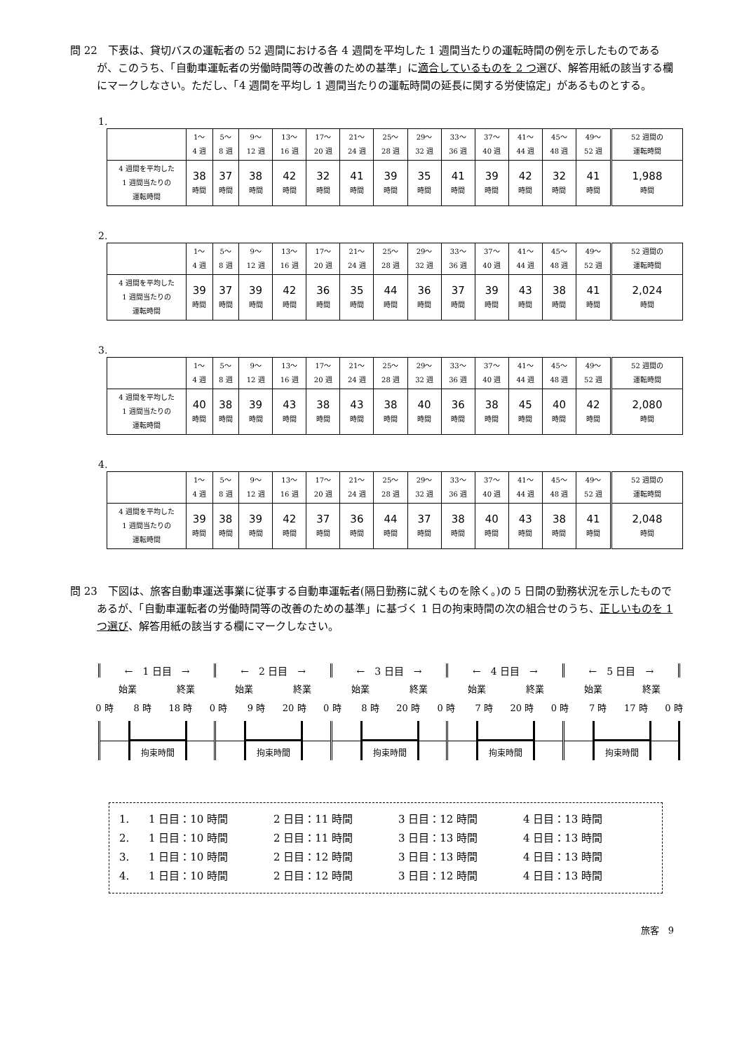問 22　下表は、貸切バスの運転者の 52 週間における各 4 週間を平均した 1 週間当たりの運転時間の例を示したものであるが、このうち、「自動車運転者の労働時間等の改善のための基準」に適合しているものを 2 つ選び、解答用紙の該当する欄にマークしなさい。ただし、「4 週間を平均し 1 週間当たりの運転時間の延長に関する労使協定」があるものとする。
1.
| | 1～ 4 週 | 5～ 8 週 | 9～ 12 週 | 13～ 16 週 | 17～ 20 週 | 21～ 24 週 | 25～ 28 週 | 29～ 32 週 | 33～ 36 週 | 37～ 40 週 | 41～ 44 週 | 45～ 48 週 | 49～ 52 週 | 52 週間の 運転時間 |
| --- | --- | --- | --- | --- | --- | --- | --- | --- | --- | --- | --- | --- | --- | --- |
| 4 週間を平均した 1 週間当たりの 運転時間 | 38 時間 | 37 時間 | 38 時間 | 42 時間 | 32 時間 | 41 時間 | 39 時間 | 35 時間 | 41 時間 | 39 時間 | 42 時間 | 32 時間 | 41 時間 | 1,988 時間 |
2.
| | 1～ 4 週 | 5～ 8 週 | 9～ 12 週 | 13～ 16 週 | 17～ 20 週 | 21～ 24 週 | 25～ 28 週 | 29～ 32 週 | 33～ 36 週 | 37～ 40 週 | 41～ 44 週 | 45～ 48 週 | 49～ 52 週 | 52 週間の 運転時間 |
| --- | --- | --- | --- | --- | --- | --- | --- | --- | --- | --- | --- | --- | --- | --- |
| 4 週間を平均した 1 週間当たりの 運転時間 | 39 時間 | 37 時間 | 39 時間 | 42 時間 | 36 時間 | 35 時間 | 44 時間 | 36 時間 | 37 時間 | 39 時間 | 43 時間 | 38 時間 | 41 時間 | 2,024 時間 |
3.
| | 1～ 4 週 | 5～ 8 週 | 9～ 12 週 | 13～ 16 週 | 17～ 20 週 | 21～ 24 週 | 25～ 28 週 | 29～ 32 週 | 33～ 36 週 | 37～ 40 週 | 41～ 44 週 | 45～ 48 週 | 49～ 52 週 | 52 週間の 運転時間 |
| --- | --- | --- | --- | --- | --- | --- | --- | --- | --- | --- | --- | --- | --- | --- |
| 4 週間を平均した 1 週間当たりの 運転時間 | 40 時間 | 38 時間 | 39 時間 | 43 時間 | 38 時間 | 43 時間 | 38 時間 | 40 時間 | 36 時間 | 38 時間 | 45 時間 | 40 時間 | 42 時間 | 2,080 時間 |
4.
| | 1～ 4 週 | 5～ 8 週 | 9～ 12 週 | 13～ 16 週 | 17～ 20 週 | 21～ 24 週 | 25～ 28 週 | 29～ 32 週 | 33～ 36 週 | 37～ 40 週 | 41～ 44 週 | 45～ 48 週 | 49～ 52 週 | 52 週間の 運転時間 |
| --- | --- | --- | --- | --- | --- | --- | --- | --- | --- | --- | --- | --- | --- | --- |
| 4 週間を平均した 1 週間当たりの 運転時間 | 39 時間 | 38 時間 | 39 時間 | 42 時間 | 37 時間 | 36 時間 | 44 時間 | 37 時間 | 38 時間 | 40 時間 | 43 時間 | 38 時間 | 41 時間 | 2,048 時間 |
問 23　下図は、旅客自動車運送事業に従事する自動車運転者(隔日勤務に就くものを除く。)の 5 日間の勤務状況を示したものであるが、「自動車運転者の労働時間等の改善のための基準」に基づく 1 日の拘束時間の次の組合せのうち、正しいものを 1 つ選び、解答用紙の該当する欄にマークしなさい。
←　1 日目　→ ←　2 日目　→ ←　3 日目　→ ←　4 日目　→ ←　5 日目　→
始業 終業 始業 終業 始業 終業 始業 終業 始業 終業
0 時 8 時 18 時 0 時 9 時 20 時 0 時 8 時 20 時 0 時 7 時 20 時 0 時 7 時 17 時 0 時
拘束時間
拘束時間
拘束時間
拘束時間
拘束時間
1. 1 日目：10 時間 2 日目：11 時間 3 日目：12 時間 4 日目：13 時間
2. 1 日目：10 時間 2 日目：11 時間 3 日目：13 時間 4 日目：13 時間
3. 1 日目：10 時間 2 日目：12 時間 3 日目：13 時間 4 日目：13 時間
4. 1 日目：10 時間 2 日目：12 時間 3 日目：12 時間 4 日目：13 時間
旅客　9